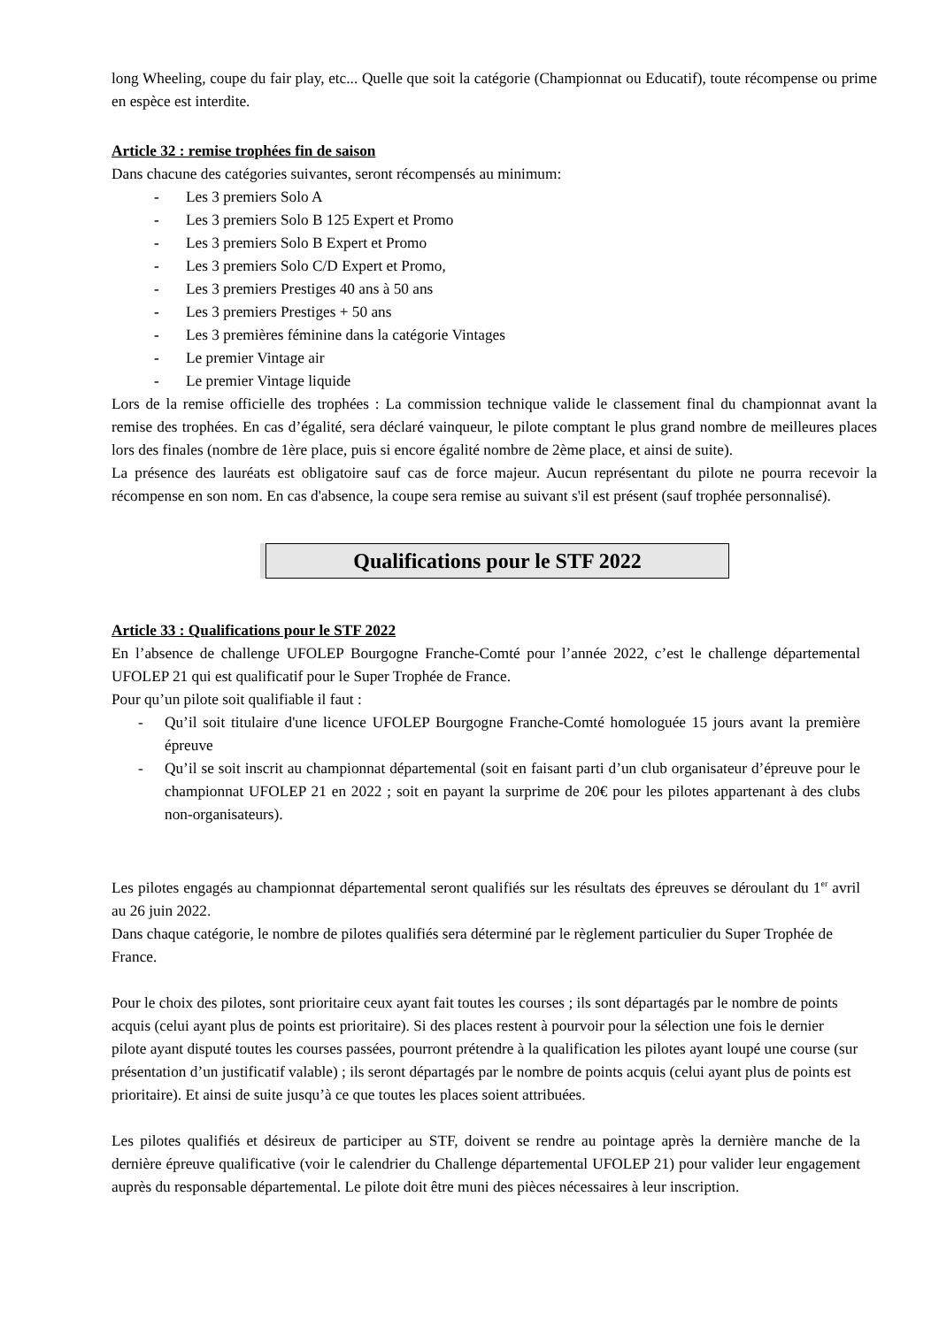long Wheeling, coupe du fair play, etc... Quelle que soit la catégorie (Championnat ou Educatif), toute récompense ou prime en espèce est interdite.
Article 32 : remise trophées fin de saison
Dans chacune des catégories suivantes, seront récompensés au minimum:
- Les 3 premiers Solo A
- Les 3 premiers Solo B 125 Expert et Promo
- Les 3 premiers Solo B Expert et Promo
- Les 3 premiers Solo C/D Expert et Promo,
- Les 3 premiers Prestiges 40 ans à 50 ans
- Les 3 premiers Prestiges + 50 ans
- Les 3 premières féminine dans la catégorie Vintages
- Le premier Vintage air
- Le premier Vintage liquide
Lors de la remise officielle des trophées : La commission technique valide le classement final du championnat avant la remise des trophées. En cas d’égalité, sera déclaré vainqueur, le pilote comptant le plus grand nombre de meilleures places lors des finales (nombre de 1ère place, puis si encore égalité nombre de 2ème place, et ainsi de suite).
La présence des lauréats est obligatoire sauf cas de force majeur. Aucun représentant du pilote ne pourra recevoir la récompense en son nom. En cas d'absence, la coupe sera remise au suivant s'il est présent (sauf trophée personnalisé).
Qualifications pour le STF 2022
Article 33 : Qualifications pour le STF 2022
En l’absence de challenge UFOLEP Bourgogne Franche-Comté pour l’année 2022, c’est le challenge départemental UFOLEP 21 qui est qualificatif pour le Super Trophée de France.
Pour qu’un pilote soit qualifiable il faut :
- Qu’il soit titulaire d'une licence UFOLEP Bourgogne Franche-Comté homologuée 15 jours avant la première épreuve
- Qu’il se soit inscrit au championnat départemental (soit en faisant parti d’un club organisateur d’épreuve pour le championnat UFOLEP 21 en 2022 ; soit en payant la surprime de 20€ pour les pilotes appartenant à des clubs non-organisateurs).
Les pilotes engagés au championnat départemental seront qualifiés sur les résultats des épreuves se déroulant du 1<sup>er</sup> avril au 26 juin 2022.
Dans chaque catégorie, le nombre de pilotes qualifiés sera déterminé par le règlement particulier du Super Trophée de France.
Pour le choix des pilotes, sont prioritaire ceux ayant fait toutes les courses ; ils sont départagés par le nombre de points acquis (celui ayant plus de points est prioritaire). Si des places restent à pourvoir pour la sélection une fois le dernier pilote ayant disputé toutes les courses passées, pourront prétendre à la qualification les pilotes ayant loupé une course (sur présentation d’un justificatif valable) ; ils seront départagés par le nombre de points acquis (celui ayant plus de points est prioritaire). Et ainsi de suite jusqu’à ce que toutes les places soient attribuées.
Les pilotes qualifiés et désireux de participer au STF, doivent se rendre au pointage après la dernière manche de la dernière épreuve qualificative (voir le calendrier du Challenge départemental UFOLEP 21) pour valider leur engagement auprès du responsable départemental. Le pilote doit être muni des pièces nécessaires à leur inscription.